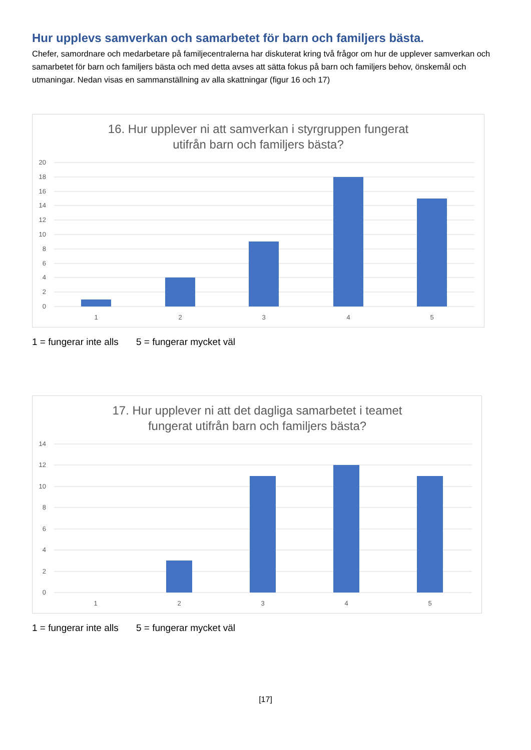Hur upplevs samverkan och samarbetet för barn och familjers bästa.
Chefer, samordnare och medarbetare på familjecentralerna har diskuterat kring två frågor om hur de upplever samverkan och samarbetet för barn och familjers bästa och med detta avses att sätta fokus på barn och familjers behov, önskemål och utmaningar. Nedan visas en sammanställning av alla skattningar (figur 16 och 17)
16. Hur upplever ni att samverkan i styrgruppen fungerat
utifrån barn och familjers bästa?
20
18
16
14
12
10
8
6
4
2
0
1
2
3
4
5
1 = fungerar inte alls 5 = fungerar mycket väl
17. Hur upplever ni att det dagliga samarbetet i teamet
fungerat utifrån barn och familjers bästa?
14
12
10
8
6
4
2
0
1
2
3
4
5
1 = fungerar inte alls 5 = fungerar mycket väl
[17]